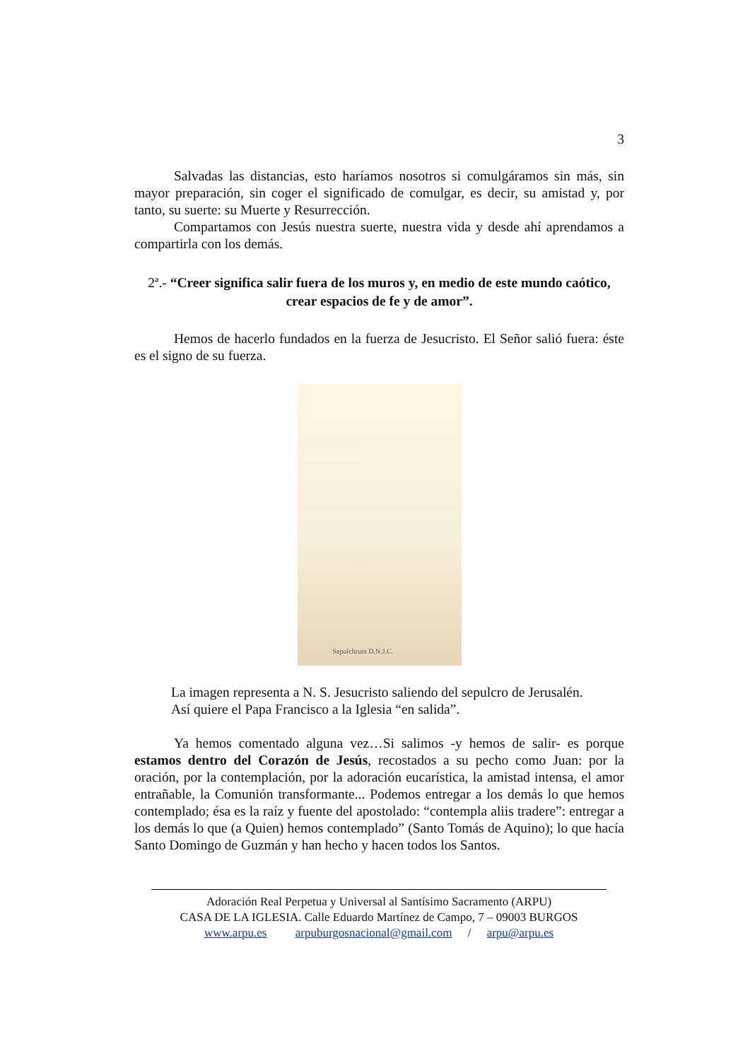3
Salvadas las distancias, esto haríamos nosotros si comulgáramos sin más, sin mayor preparación, sin coger el significado de comulgar, es decir, su amistad y, por tanto, su suerte: su Muerte y Resurrección.
Compartamos con Jesús nuestra suerte, nuestra vida y desde ahí aprendamos a compartirla con los demás.
2ª.- “Creer significa salir fuera de los muros y, en medio de este mundo caótico, crear espacios de fe y de amor”.
Hemos de hacerlo fundados en la fuerza de Jesucristo. El Señor salió fuera: éste es el signo de su fuerza.
Sepulchrum D.N.J.C.
La imagen representa a N. S. Jesucristo saliendo del sepulcro de Jerusalén.
Así quiere el Papa Francisco a la Iglesia “en salida”.
Ya hemos comentado alguna vez…Si salimos -y hemos de salir- es porque estamos dentro del Corazón de Jesús, recostados a su pecho como Juan: por la oración, por la contemplación, por la adoración eucarística, la amistad intensa, el amor entrañable, la Comunión transformante... Podemos entregar a los demás lo que hemos contemplado; ésa es la raíz y fuente del apostolado: “contempla aliis tradere”: entregar a los demás lo que (a Quien) hemos contemplado” (Santo Tomás de Aquino); lo que hacía Santo Domingo de Guzmán y han hecho y hacen todos los Santos.
Adoración Real Perpetua y Universal al Santísimo Sacramento (ARPU)
CASA DE LA IGLESIA. Calle Eduardo Martínez de Campo, 7 – 09003 BURGOS
www.arpu.es arpuburgosnacional@gmail.com / arpu@arpu.es